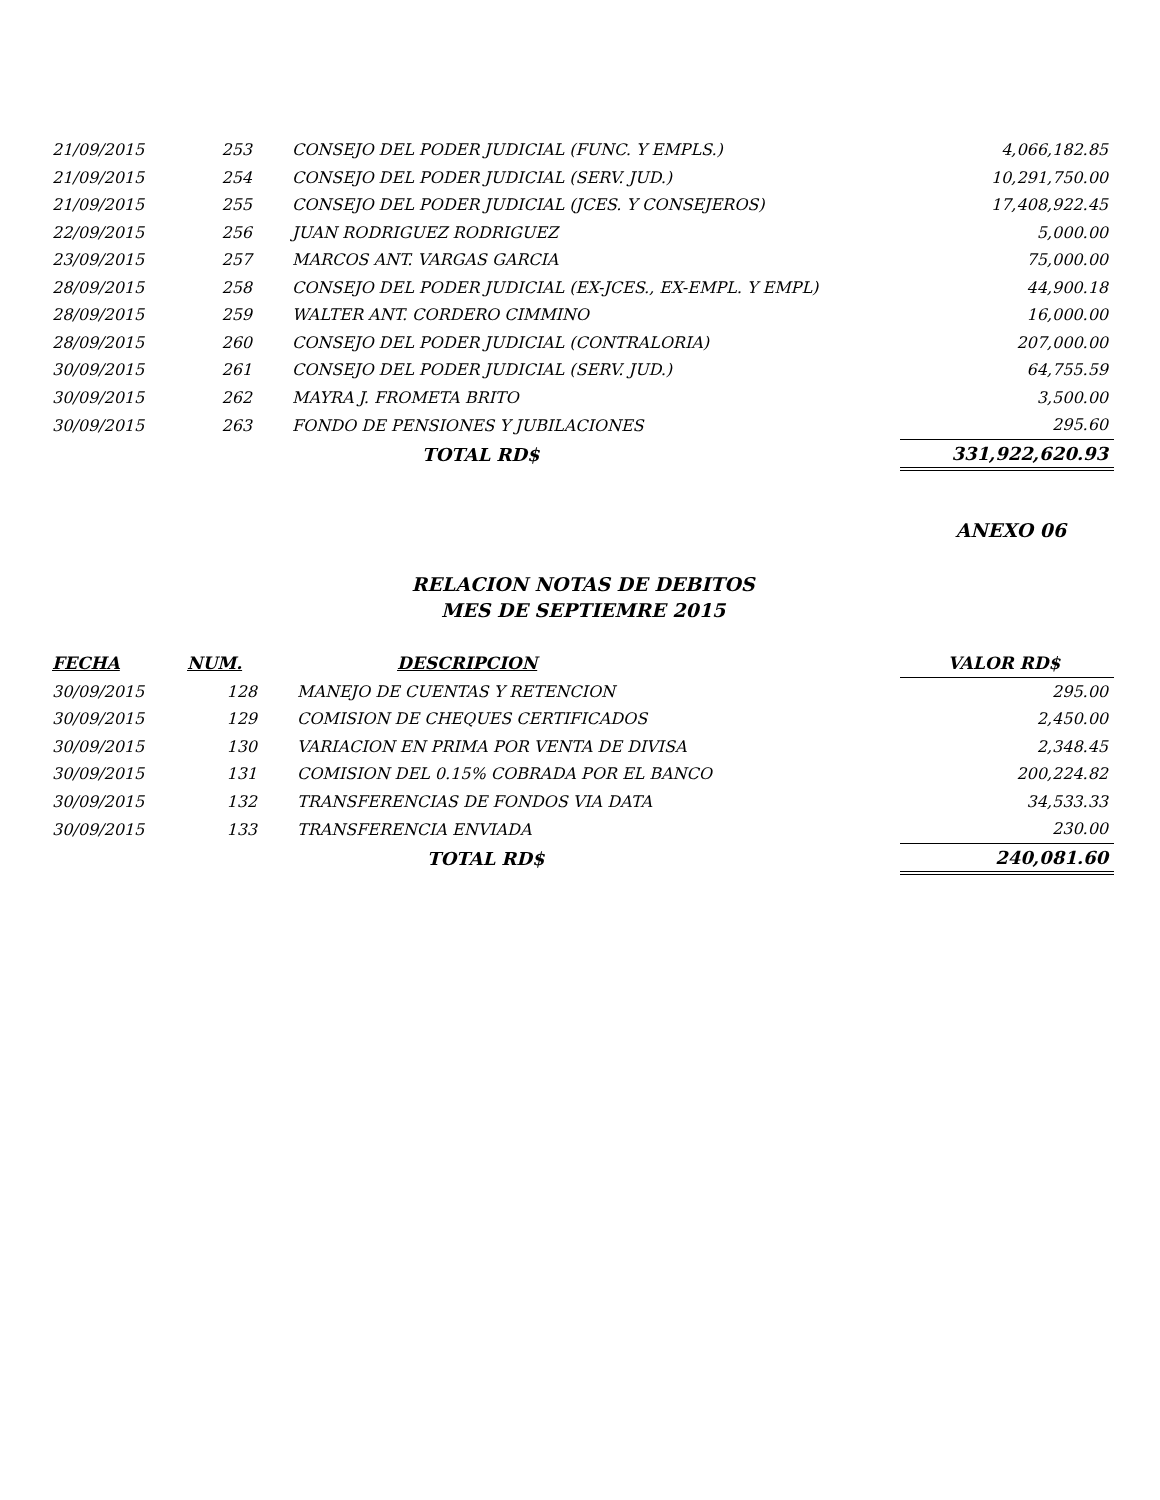| 21/09/2015 | 253 | CONSEJO DEL PODER JUDICIAL (FUNC. Y EMPLS.) | 4,066,182.85 |
| 21/09/2015 | 254 | CONSEJO DEL PODER JUDICIAL (SERV. JUD.) | 10,291,750.00 |
| 21/09/2015 | 255 | CONSEJO DEL PODER JUDICIAL (JCES. Y CONSEJEROS) | 17,408,922.45 |
| 22/09/2015 | 256 | JUAN RODRIGUEZ RODRIGUEZ | 5,000.00 |
| 23/09/2015 | 257 | MARCOS ANT. VARGAS GARCIA | 75,000.00 |
| 28/09/2015 | 258 | CONSEJO DEL PODER JUDICIAL (EX-JCES., EX-EMPL. Y EMPL) | 44,900.18 |
| 28/09/2015 | 259 | WALTER ANT. CORDERO CIMMINO | 16,000.00 |
| 28/09/2015 | 260 | CONSEJO DEL PODER JUDICIAL (CONTRALORIA) | 207,000.00 |
| 30/09/2015 | 261 | CONSEJO DEL PODER JUDICIAL (SERV. JUD.) | 64,755.59 |
| 30/09/2015 | 262 | MAYRA J. FROMETA BRITO | 3,500.00 |
| 30/09/2015 | 263 | FONDO DE PENSIONES Y JUBILACIONES | 295.60 |
| | | TOTAL RD$ | 331,922,620.93 |
ANEXO 06
RELACION NOTAS DE DEBITOS
MES DE SEPTIEMRE 2015
| FECHA | NUM. | DESCRIPCION | VALOR RD$ |
| --- | --- | --- | --- |
| 30/09/2015 | 128 | MANEJO DE CUENTAS Y RETENCION | 295.00 |
| 30/09/2015 | 129 | COMISION DE CHEQUES CERTIFICADOS | 2,450.00 |
| 30/09/2015 | 130 | VARIACION EN PRIMA POR VENTA DE DIVISA | 2,348.45 |
| 30/09/2015 | 131 | COMISION DEL 0.15% COBRADA POR EL BANCO | 200,224.82 |
| 30/09/2015 | 132 | TRANSFERENCIAS DE FONDOS VIA DATA | 34,533.33 |
| 30/09/2015 | 133 | TRANSFERENCIA ENVIADA | 230.00 |
| | | TOTAL RD$ | 240,081.60 |